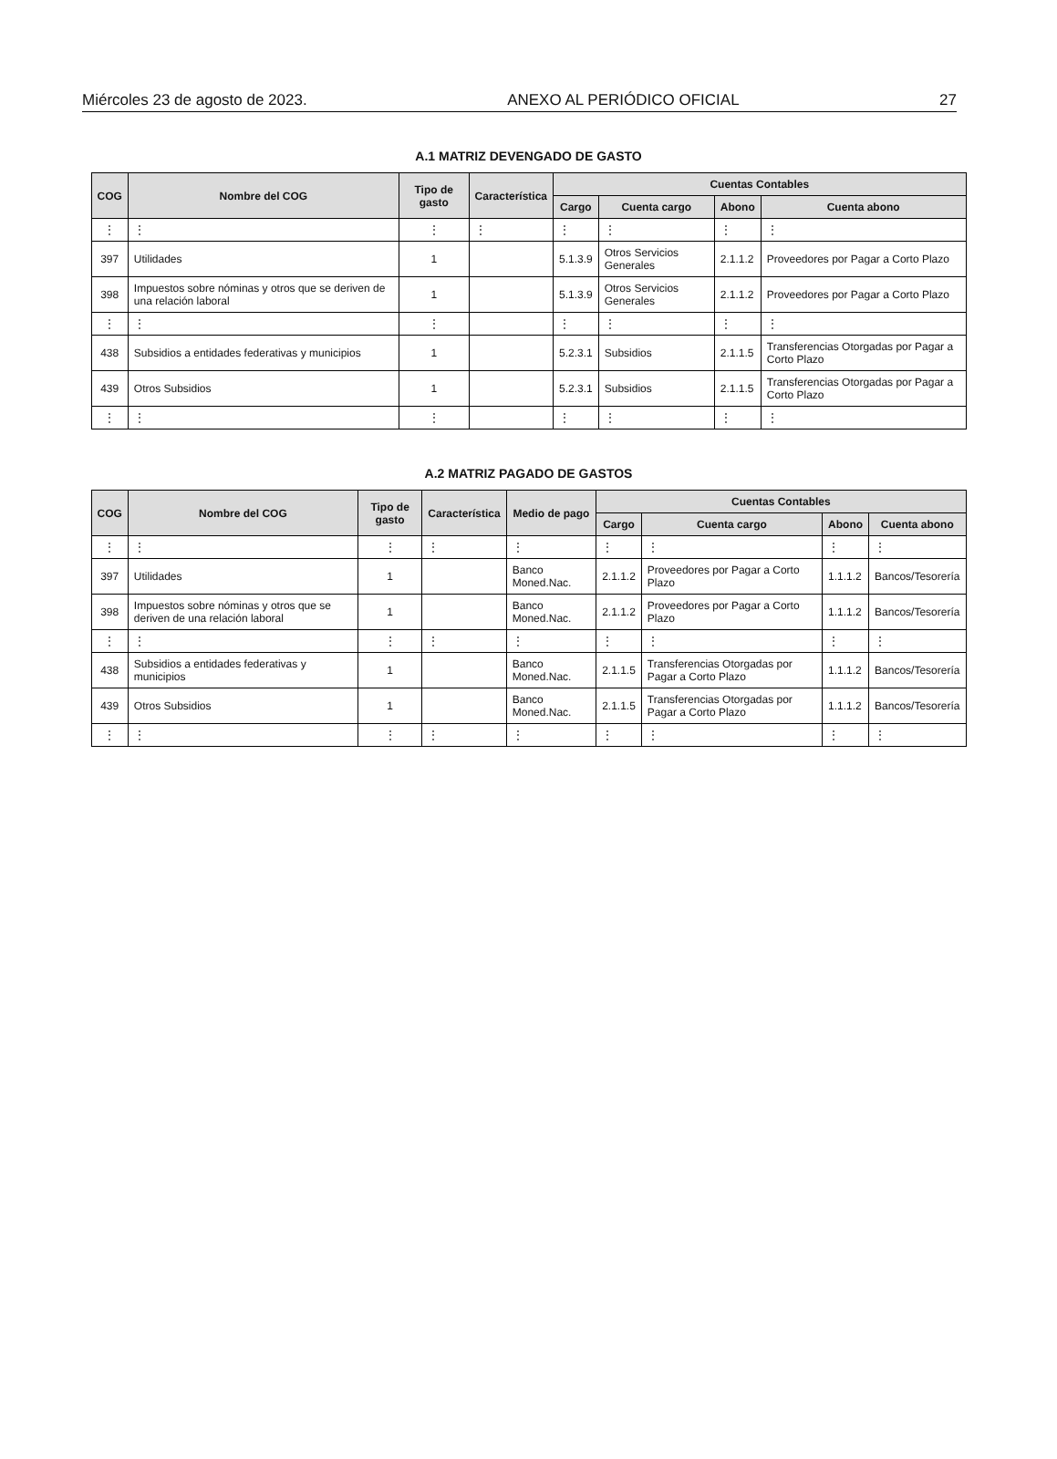Miércoles 23 de agosto de 2023. ANEXO AL PERIÓDICO OFICIAL 27
A.1 MATRIZ DEVENGADO DE GASTO
| COG | Nombre del COG | Tipo de gasto | Característica | Cuentas Contables | | | |
| --- | --- | --- | --- | --- | --- | --- | --- |
| | | | | Cargo | Cuenta cargo | Abono | Cuenta abono |
| ⋮ | ⋮ | ⋮ | ⋮ | ⋮ | ⋮ | ⋮ | ⋮ |
| 397 | Utilidades | 1 | | 5.1.3.9 | Otros Servicios Generales | 2.1.1.2 | Proveedores por Pagar a Corto Plazo |
| 398 | Impuestos sobre nóminas y otros que se deriven de una relación laboral | 1 | | 5.1.3.9 | Otros Servicios Generales | 2.1.1.2 | Proveedores por Pagar a Corto Plazo |
| ⋮ | ⋮ | ⋮ | | ⋮ | ⋮ | ⋮ | ⋮ |
| 438 | Subsidios a entidades federativas y municipios | 1 | | 5.2.3.1 | Subsidios | 2.1.1.5 | Transferencias Otorgadas por Pagar a Corto Plazo |
| 439 | Otros Subsidios | 1 | | 5.2.3.1 | Subsidios | 2.1.1.5 | Transferencias Otorgadas por Pagar a Corto Plazo |
| ⋮ | ⋮ | ⋮ | | ⋮ | ⋮ | ⋮ | ⋮ |
A.2 MATRIZ PAGADO DE GASTOS
| COG | Nombre del COG | Tipo de gasto | Característica | Medio de pago | Cuentas Contables | | | |
| --- | --- | --- | --- | --- | --- | --- | --- | --- |
| | | | | | Cargo | Cuenta cargo | Abono | Cuenta abono |
| ⋮ | ⋮ | ⋮ | ⋮ | ⋮ | ⋮ | ⋮ | ⋮ | ⋮ |
| 397 | Utilidades | 1 | | Banco Moned.Nac. | 2.1.1.2 | Proveedores por Pagar a Corto Plazo | 1.1.1.2 | Bancos/Tesorería |
| 398 | Impuestos sobre nóminas y otros que se deriven de una relación laboral | 1 | | Banco Moned.Nac. | 2.1.1.2 | Proveedores por Pagar a Corto Plazo | 1.1.1.2 | Bancos/Tesorería |
| ⋮ | ⋮ | ⋮ | ⋮ | ⋮ | ⋮ | ⋮ | ⋮ | ⋮ |
| 438 | Subsidios a entidades federativas y municipios | 1 | | Banco Moned.Nac. | 2.1.1.5 | Transferencias Otorgadas por Pagar a Corto Plazo | 1.1.1.2 | Bancos/Tesorería |
| 439 | Otros Subsidios | 1 | | Banco Moned.Nac. | 2.1.1.5 | Transferencias Otorgadas por Pagar a Corto Plazo | 1.1.1.2 | Bancos/Tesorería |
| ⋮ | ⋮ | ⋮ | ⋮ | ⋮ | ⋮ | ⋮ | ⋮ | ⋮ |